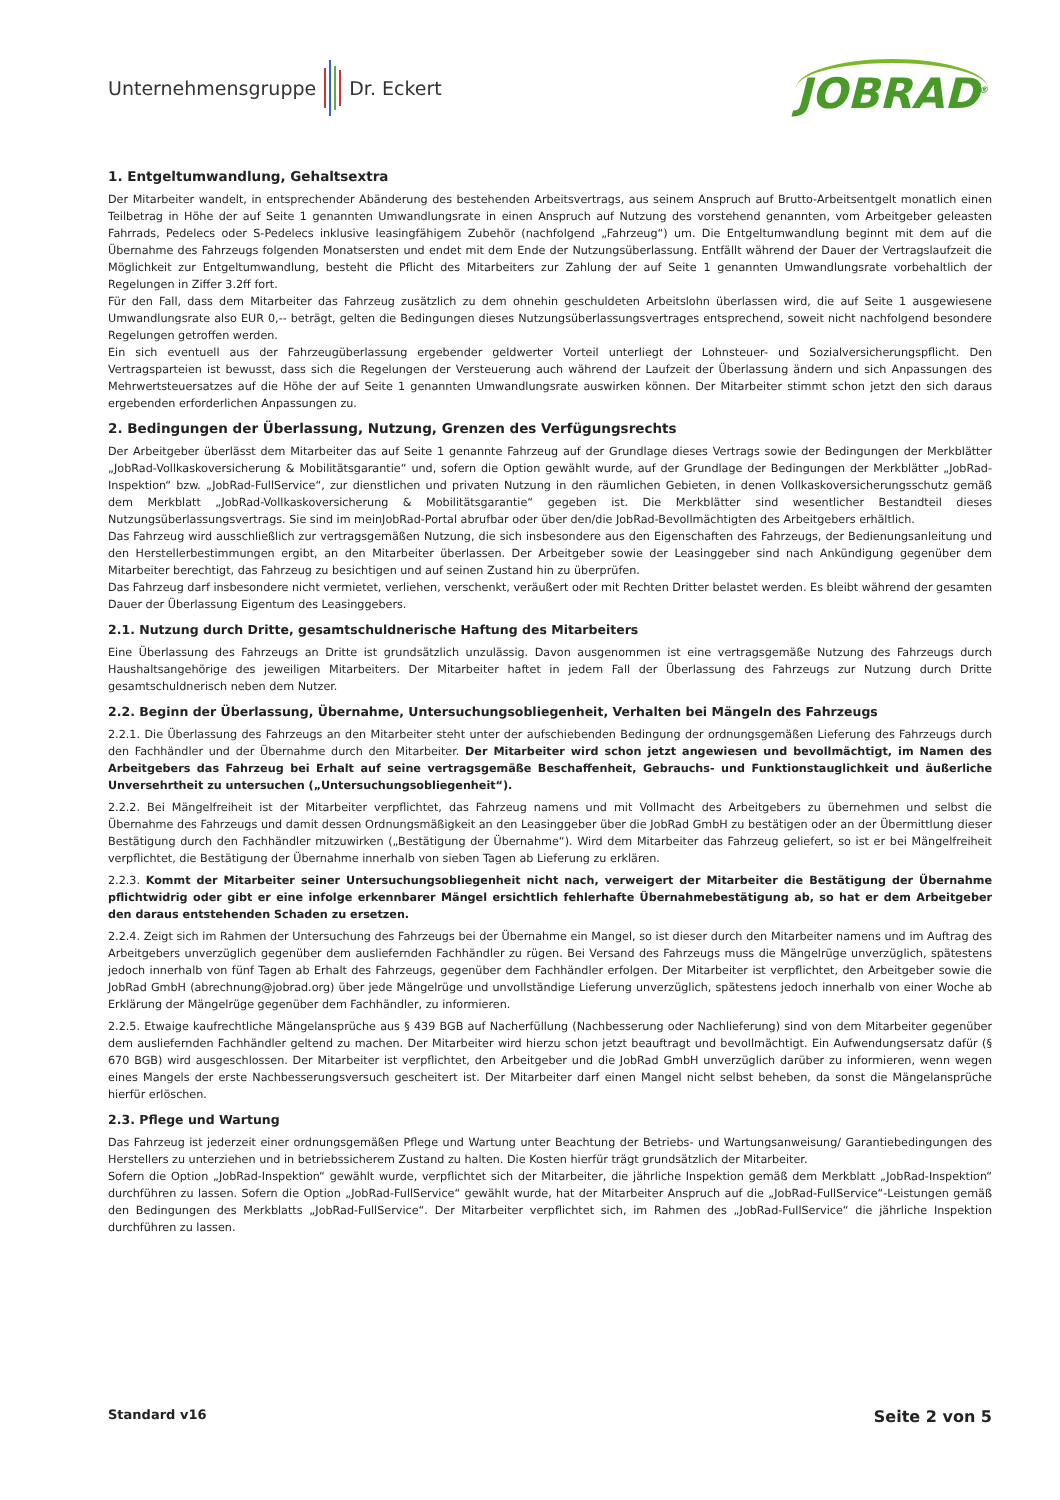Unternehmensgruppe Dr. Eckert
JOBRAD<sup>®</sup>
1. Entgeltumwandlung, Gehaltsextra
Der Mitarbeiter wandelt, in entsprechender Abänderung des bestehenden Arbeitsvertrags, aus seinem Anspruch auf Brutto-Arbeitsentgelt monatlich einen Teilbetrag in Höhe der auf Seite 1 genannten Umwandlungsrate in einen Anspruch auf Nutzung des vorstehend genannten, vom Arbeitgeber geleasten Fahrrads, Pedelecs oder S-Pedelecs inklusive leasingfähigem Zubehör (nachfolgend „Fahrzeug“) um. Die Entgeltumwandlung beginnt mit dem auf die Übernahme des Fahrzeugs folgenden Monatsersten und endet mit dem Ende der Nutzungsüberlassung. Entfällt während der Dauer der Vertragslaufzeit die Möglichkeit zur Entgeltumwandlung, besteht die Pflicht des Mitarbeiters zur Zahlung der auf Seite 1 genannten Umwandlungsrate vorbehaltlich der Regelungen in Ziffer 3.2ff fort.
Für den Fall, dass dem Mitarbeiter das Fahrzeug zusätzlich zu dem ohnehin geschuldeten Arbeitslohn überlassen wird, die auf Seite 1 ausgewiesene Umwandlungsrate also EUR 0,-- beträgt, gelten die Bedingungen dieses Nutzungsüberlassungsvertrages entsprechend, soweit nicht nachfolgend besondere Regelungen getroffen werden.
Ein sich eventuell aus der Fahrzeugüberlassung ergebender geldwerter Vorteil unterliegt der Lohnsteuer- und Sozialversicherungspflicht. Den Vertragsparteien ist bewusst, dass sich die Regelungen der Versteuerung auch während der Laufzeit der Überlassung ändern und sich Anpassungen des Mehrwertsteuersatzes auf die Höhe der auf Seite 1 genannten Umwandlungsrate auswirken können. Der Mitarbeiter stimmt schon jetzt den sich daraus ergebenden erforderlichen Anpassungen zu.
2. Bedingungen der Überlassung, Nutzung, Grenzen des Verfügungsrechts
Der Arbeitgeber überlässt dem Mitarbeiter das auf Seite 1 genannte Fahrzeug auf der Grundlage dieses Vertrags sowie der Bedingungen der Merkblätter „JobRad-Vollkaskoversicherung & Mobilitätsgarantie“ und, sofern die Option gewählt wurde, auf der Grundlage der Bedingungen der Merkblätter „JobRad-Inspektion“ bzw. „JobRad-FullService“, zur dienstlichen und privaten Nutzung in den räumlichen Gebieten, in denen Vollkaskoversicherungsschutz gemäß dem Merkblatt „JobRad-Vollkaskoversicherung & Mobilitätsgarantie“ gegeben ist. Die Merkblätter sind wesentlicher Bestandteil dieses Nutzungsüberlassungsvertrags. Sie sind im meinJobRad-Portal abrufbar oder über den/die JobRad-Bevollmächtigten des Arbeitgebers erhältlich.
Das Fahrzeug wird ausschließlich zur vertragsgemäßen Nutzung, die sich insbesondere aus den Eigenschaften des Fahrzeugs, der Bedienungsanleitung und den Herstellerbestimmungen ergibt, an den Mitarbeiter überlassen. Der Arbeitgeber sowie der Leasinggeber sind nach Ankündigung gegenüber dem Mitarbeiter berechtigt, das Fahrzeug zu besichtigen und auf seinen Zustand hin zu überprüfen.
Das Fahrzeug darf insbesondere nicht vermietet, verliehen, verschenkt, veräußert oder mit Rechten Dritter belastet werden. Es bleibt während der gesamten Dauer der Überlassung Eigentum des Leasinggebers.
2.1. Nutzung durch Dritte, gesamtschuldnerische Haftung des Mitarbeiters
Eine Überlassung des Fahrzeugs an Dritte ist grundsätzlich unzulässig. Davon ausgenommen ist eine vertragsgemäße Nutzung des Fahrzeugs durch Haushaltsangehörige des jeweiligen Mitarbeiters. Der Mitarbeiter haftet in jedem Fall der Überlassung des Fahrzeugs zur Nutzung durch Dritte gesamtschuldnerisch neben dem Nutzer.
2.2. Beginn der Überlassung, Übernahme, Untersuchungsobliegenheit, Verhalten bei Mängeln des Fahrzeugs
2.2.1. Die Überlassung des Fahrzeugs an den Mitarbeiter steht unter der aufschiebenden Bedingung der ordnungsgemäßen Lieferung des Fahrzeugs durch den Fachhändler und der Übernahme durch den Mitarbeiter. Der Mitarbeiter wird schon jetzt angewiesen und bevollmächtigt, im Namen des Arbeitgebers das Fahrzeug bei Erhalt auf seine vertragsgemäße Beschaffenheit, Gebrauchs- und Funktionstauglichkeit und äußerliche Unversehrtheit zu untersuchen („Untersuchungsobliegenheit“).
2.2.2. Bei Mängelfreiheit ist der Mitarbeiter verpflichtet, das Fahrzeug namens und mit Vollmacht des Arbeitgebers zu übernehmen und selbst die Übernahme des Fahrzeugs und damit dessen Ordnungsmäßigkeit an den Leasinggeber über die JobRad GmbH zu bestätigen oder an der Übermittlung dieser Bestätigung durch den Fachhändler mitzuwirken („Bestätigung der Übernahme“). Wird dem Mitarbeiter das Fahrzeug geliefert, so ist er bei Mängelfreiheit verpflichtet, die Bestätigung der Übernahme innerhalb von sieben Tagen ab Lieferung zu erklären.
2.2.3. Kommt der Mitarbeiter seiner Untersuchungsobliegenheit nicht nach, verweigert der Mitarbeiter die Bestätigung der Übernahme pflichtwidrig oder gibt er eine infolge erkennbarer Mängel ersichtlich fehlerhafte Übernahmebestätigung ab, so hat er dem Arbeitgeber den daraus entstehenden Schaden zu ersetzen.
2.2.4. Zeigt sich im Rahmen der Untersuchung des Fahrzeugs bei der Übernahme ein Mangel, so ist dieser durch den Mitarbeiter namens und im Auftrag des Arbeitgebers unverzüglich gegenüber dem ausliefernden Fachhändler zu rügen. Bei Versand des Fahrzeugs muss die Mängelrüge unverzüglich, spätestens jedoch innerhalb von fünf Tagen ab Erhalt des Fahrzeugs, gegenüber dem Fachhändler erfolgen. Der Mitarbeiter ist verpflichtet, den Arbeitgeber sowie die JobRad GmbH (abrechnung@jobrad.org) über jede Mängelrüge und unvollständige Lieferung unverzüglich, spätestens jedoch innerhalb von einer Woche ab Erklärung der Mängelrüge gegenüber dem Fachhändler, zu informieren.
2.2.5. Etwaige kaufrechtliche Mängelansprüche aus § 439 BGB auf Nacherfüllung (Nachbesserung oder Nachlieferung) sind von dem Mitarbeiter gegenüber dem ausliefernden Fachhändler geltend zu machen. Der Mitarbeiter wird hierzu schon jetzt beauftragt und bevollmächtigt. Ein Aufwendungsersatz dafür (§ 670 BGB) wird ausgeschlossen. Der Mitarbeiter ist verpflichtet, den Arbeitgeber und die JobRad GmbH unverzüglich darüber zu informieren, wenn wegen eines Mangels der erste Nachbesserungsversuch gescheitert ist. Der Mitarbeiter darf einen Mangel nicht selbst beheben, da sonst die Mängelansprüche hierfür erlöschen.
2.3. Pflege und Wartung
Das Fahrzeug ist jederzeit einer ordnungsgemäßen Pflege und Wartung unter Beachtung der Betriebs- und Wartungsanweisung/ Garantiebedingungen des Herstellers zu unterziehen und in betriebssicherem Zustand zu halten. Die Kosten hierfür trägt grundsätzlich der Mitarbeiter.
Sofern die Option „JobRad-Inspektion“ gewählt wurde, verpflichtet sich der Mitarbeiter, die jährliche Inspektion gemäß dem Merkblatt „JobRad-Inspektion“ durchführen zu lassen. Sofern die Option „JobRad-FullService“ gewählt wurde, hat der Mitarbeiter Anspruch auf die „JobRad-FullService“-Leistungen gemäß den Bedingungen des Merkblatts „JobRad-FullService“. Der Mitarbeiter verpflichtet sich, im Rahmen des „JobRad-FullService“ die jährliche Inspektion durchführen zu lassen.
Standard v16 Seite 2 von 5